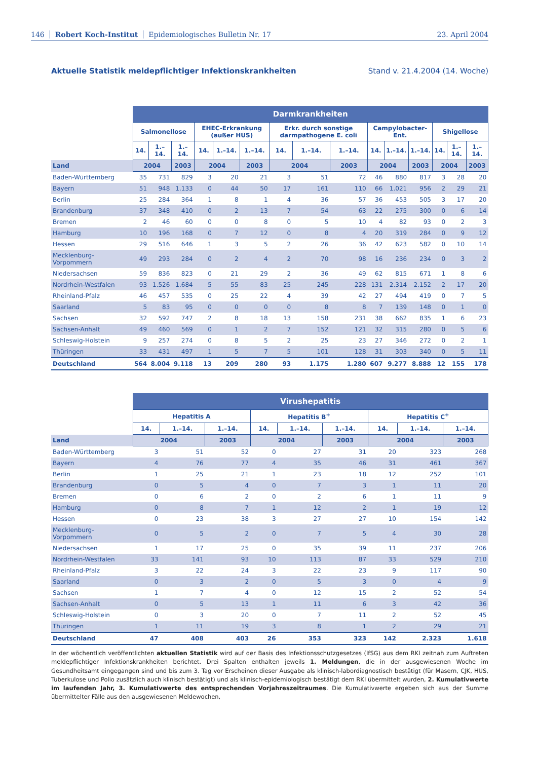146 Robert Koch-Institut Epidemiologisches Bulletin Nr. 17 23. April 2004
Aktuelle Statistik meldepflichtiger Infektionskrankheiten Stand v. 21.4.2004 (14. Woche)
| | Darmkrankheiten | | | | | | | | | | | | | | |
| | Salmonellose | | | EHEC-Erkrankung (außer HUS) | | | Erkr. durch sonstige darmpathogene E. coli | | | Campylobacter-Ent. | | | Shigellose | | |
| | 14. | 1.–14. | 1.–14. | 14. | 1.–14. | 1.–14. | 14. | 1.–14. | 1.–14. | 14. | 1.–14. | 1.–14. | 14. | 1.–14. | 1.–14. |
| Land | 2004 | | 2003 | 2004 | | 2003 | 2004 | | 2003 | 2004 | | 2003 | 2004 | | 2003 |
| Baden-Württemberg | 35 | 731 | 829 | 3 | 20 | 21 | 3 | 51 | 72 | 46 | 880 | 817 | 3 | 28 | 20 |
| Bayern | 51 | 948 | 1.133 | 0 | 44 | 50 | 17 | 161 | 110 | 66 | 1.021 | 956 | 2 | 29 | 21 |
| Berlin | 25 | 284 | 364 | 1 | 8 | 1 | 4 | 36 | 57 | 36 | 453 | 505 | 3 | 17 | 20 |
| Brandenburg | 37 | 348 | 410 | 0 | 2 | 13 | 7 | 54 | 63 | 22 | 275 | 300 | 0 | 6 | 14 |
| Bremen | 2 | 46 | 60 | 0 | 0 | 8 | 0 | 5 | 10 | 4 | 82 | 93 | 0 | 2 | 3 |
| Hamburg | 10 | 196 | 168 | 0 | 7 | 12 | 0 | 8 | 4 | 20 | 319 | 284 | 0 | 9 | 12 |
| Hessen | 29 | 516 | 646 | 1 | 3 | 5 | 2 | 26 | 36 | 42 | 623 | 582 | 0 | 10 | 14 |
| Mecklenburg-Vorpommern | 49 | 293 | 284 | 0 | 2 | 4 | 2 | 70 | 98 | 16 | 236 | 234 | 0 | 3 | 2 |
| Niedersachsen | 59 | 836 | 823 | 0 | 21 | 29 | 2 | 36 | 49 | 62 | 815 | 671 | 1 | 8 | 6 |
| Nordrhein-Westfalen | 93 | 1.526 | 1.684 | 5 | 55 | 83 | 25 | 245 | 228 | 131 | 2.314 | 2.152 | 2 | 17 | 20 |
| Rheinland-Pfalz | 46 | 457 | 535 | 0 | 25 | 22 | 4 | 39 | 42 | 27 | 494 | 419 | 0 | 7 | 5 |
| Saarland | 5 | 83 | 95 | 0 | 0 | 0 | 0 | 8 | 8 | 7 | 139 | 148 | 0 | 1 | 0 |
| Sachsen | 32 | 592 | 747 | 2 | 8 | 18 | 13 | 158 | 231 | 38 | 662 | 835 | 1 | 6 | 23 |
| Sachsen-Anhalt | 49 | 460 | 569 | 0 | 1 | 2 | 7 | 152 | 121 | 32 | 315 | 280 | 0 | 5 | 6 |
| Schleswig-Holstein | 9 | 257 | 274 | 0 | 8 | 5 | 2 | 25 | 23 | 27 | 346 | 272 | 0 | 2 | 1 |
| Thüringen | 33 | 431 | 497 | 1 | 5 | 7 | 5 | 101 | 128 | 31 | 303 | 340 | 0 | 5 | 11 |
| Deutschland | 564 | 8.004 | 9.118 | 13 | 209 | 280 | 93 | 1.175 | 1.280 | 607 | 9.277 | 8.888 | 12 | 155 | 178 |
| | Virushepatitis | | | | | | | | |
| | Hepatitis A | | | Hepatitis B<sup>+</sup> | | | Hepatitis C<sup>+</sup> | | |
| | 14. | 1.–14. | 1.–14. | 14. | 1.–14. | 1.–14. | 14. | 1.–14. | 1.–14. |
| Land | 2004 | | 2003 | 2004 | | 2003 | 2004 | | 2003 |
| Baden-Württemberg | 3 | 51 | 52 | 0 | 27 | 31 | 20 | 323 | 268 |
| Bayern | 4 | 76 | 77 | 4 | 35 | 46 | 31 | 461 | 367 |
| Berlin | 1 | 25 | 21 | 1 | 23 | 18 | 12 | 252 | 101 |
| Brandenburg | 0 | 5 | 4 | 0 | 7 | 3 | 1 | 11 | 20 |
| Bremen | 0 | 6 | 2 | 0 | 2 | 6 | 1 | 11 | 9 |
| Hamburg | 0 | 8 | 7 | 1 | 12 | 2 | 1 | 19 | 12 |
| Hessen | 0 | 23 | 38 | 3 | 27 | 27 | 10 | 154 | 142 |
| Mecklenburg-Vorpommern | 0 | 5 | 2 | 0 | 7 | 5 | 4 | 30 | 28 |
| Niedersachsen | 1 | 17 | 25 | 0 | 35 | 39 | 11 | 237 | 206 |
| Nordrhein-Westfalen | 33 | 141 | 93 | 10 | 113 | 87 | 33 | 529 | 210 |
| Rheinland-Pfalz | 3 | 22 | 24 | 3 | 22 | 23 | 9 | 117 | 90 |
| Saarland | 0 | 3 | 2 | 0 | 5 | 3 | 0 | 4 | 9 |
| Sachsen | 1 | 7 | 4 | 0 | 12 | 15 | 2 | 52 | 54 |
| Sachsen-Anhalt | 0 | 5 | 13 | 1 | 11 | 6 | 3 | 42 | 36 |
| Schleswig-Holstein | 0 | 3 | 20 | 0 | 7 | 11 | 2 | 52 | 45 |
| Thüringen | 1 | 11 | 19 | 3 | 8 | 1 | 2 | 29 | 21 |
| Deutschland | 47 | 408 | 403 | 26 | 353 | 323 | 142 | 2.323 | 1.618 |
In der wöchentlich veröffentlichten aktuellen Statistik wird auf der Basis des Infektionsschutzgesetzes (IfSG) aus dem RKI zeitnah zum Auftreten meldepflichtiger Infektionskrankheiten berichtet. Drei Spalten enthalten jeweils 1. Meldungen, die in der ausgewiesenen Woche im Gesundheitsamt eingegangen sind und bis zum 3. Tag vor Erscheinen dieser Ausgabe als klinisch-labordiagnostisch bestätigt (für Masern, CJK, HUS, Tuberkulose und Polio zusätzlich auch klinisch bestätigt) und als klinisch-epidemiologisch bestätigt dem RKI übermittelt wurden, 2. Kumulativwerte im laufenden Jahr, 3. Kumulativwerte des entsprechenden Vorjahreszeitraumes. Die Kumulativwerte ergeben sich aus der Summe übermittelter Fälle aus den ausgewiesenen Meldewochen,